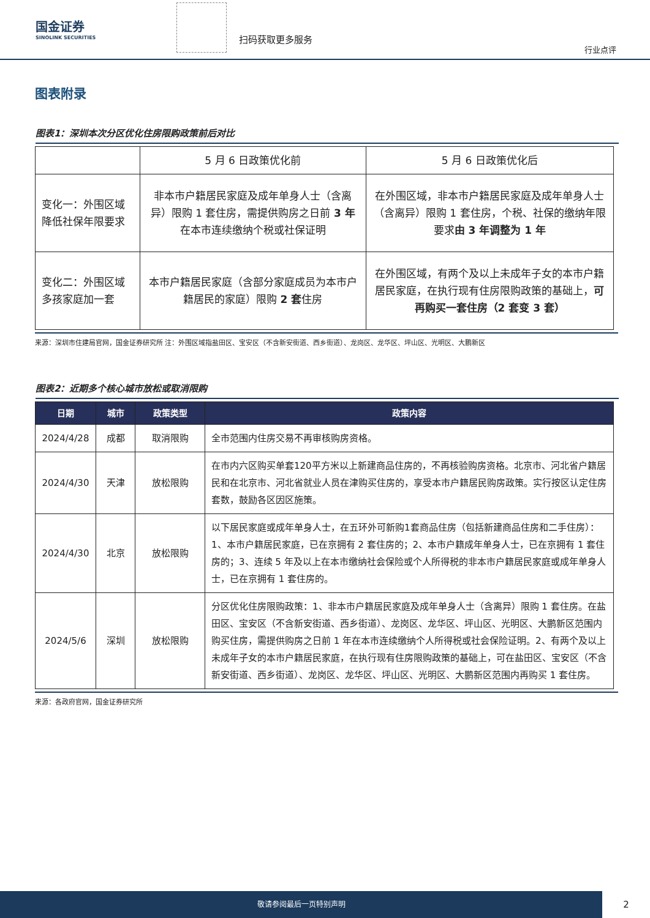国金证券
SINOLINK SECURITIES
扫码获取更多服务
行业点评
图表附录
图表1：深圳本次分区优化住房限购政策前后对比
| | 5 月 6 日政策优化前 | 5 月 6 日政策优化后 |
| 变化一：外围区域降低社保年限要求 | 非本市户籍居民家庭及成年单身人士（含离异）限购 1 套住房，需提供购房之日前 3 年 在本市连续缴纳个税或社保证明 | 在外围区域，非本市户籍居民家庭及成年单身人士（含离异）限购 1 套住房，个税、社保的缴纳年限要求 由 3 年调整为 1 年 |
| 变化二：外围区域多孩家庭加一套 | 本市户籍居民家庭（含部分家庭成员为本市户籍居民的家庭）限购 2 套 住房 | 在外围区域，有两个及以上未成年子女的本市户籍居民家庭，在执行现有住房限购政策的基础上， 可再购买一套住房（2 套变 3 套） |
来源：深圳市住建局官网，国金证券研究所 注：外围区域指盐田区、宝安区（不含新安街道、西乡街道）、龙岗区、龙华区、坪山区、光明区、大鹏新区
图表2：近期多个核心城市放松或取消限购
| 日期 | 城市 | 政策类型 | 政策内容 |
| --- | --- | --- | --- |
| 2024/4/28 | 成都 | 取消限购 | 全市范围内住房交易不再审核购房资格。 |
| 2024/4/30 | 天津 | 放松限购 | 在市内六区购买单套120平方米以上新建商品住房的，不再核验购房资格。北京市、河北省户籍居民和在北京市、河北省就业人员在津购买住房的，享受本市户籍居民购房政策。实行按区认定住房套数，鼓励各区因区施策。 |
| 2024/4/30 | 北京 | 放松限购 | 以下居民家庭或成年单身人士，在五环外可新购1套商品住房（包括新建商品住房和二手住房）：1、本市户籍居民家庭，已在京拥有 2 套住房的；2、本市户籍成年单身人士，已在京拥有 1 套住房的；3、连续 5 年及以上在本市缴纳社会保险或个人所得税的非本市户籍居民家庭或成年单身人士，已在京拥有 1 套住房的。 |
| 2024/5/6 | 深圳 | 放松限购 | 分区优化住房限购政策：1、非本市户籍居民家庭及成年单身人士（含离异）限购 1 套住房。在盐田区、宝安区（不含新安街道、西乡街道）、龙岗区、龙华区、坪山区、光明区、大鹏新区范围内购买住房，需提供购房之日前 1 年在本市连续缴纳个人所得税或社会保险证明。2、有两个及以上未成年子女的本市户籍居民家庭，在执行现有住房限购政策的基础上，可在盐田区、宝安区（不含新安街道、西乡街道）、龙岗区、龙华区、坪山区、光明区、大鹏新区范围内再购买 1 套住房。 |
来源：各政府官网，国金证券研究所
敬请参阅最后一页特别声明
2